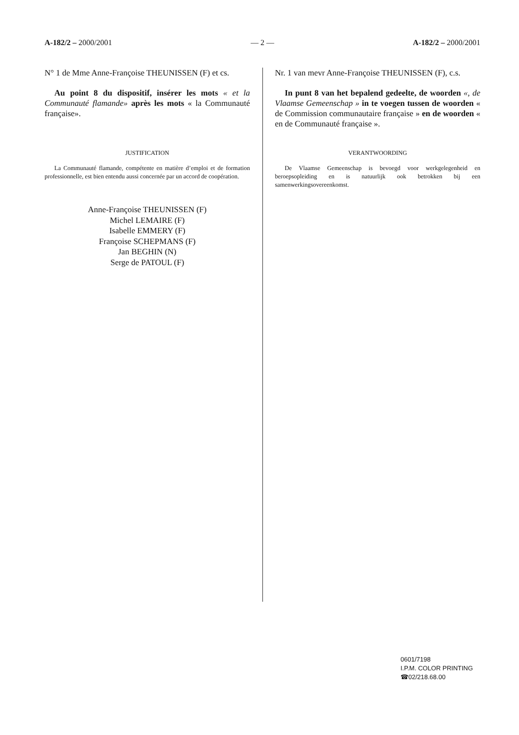A-182/2 – 2000/2001 — 2 — A-182/2 – 2000/2001
N° 1 de Mme Anne-Françoise THEUNISSEN (F) et cs.
Au point 8 du dispositif, insérer les mots « et la Communauté flamande» après les mots « la Communauté française».
JUSTIFICATION
La Communauté flamande, compétente en matière d’emploi et de formation professionnelle, est bien entendu aussi concernée par un accord de coopération.
Anne-Françoise THEUNISSEN (F)
Michel LEMAIRE (F)
Isabelle EMMERY (F)
Françoise SCHEPMANS (F)
Jan BEGHIN (N)
Serge de PATOUL (F)
Nr. 1 van mevr Anne-Françoise THEUNISSEN (F), c.s.
In punt 8 van het bepalend gedeelte, de woorden «, de Vlaamse Gemeenschap » in te voegen tussen de woorden « de Commission communautaire française » en de woorden « en de Communauté française ».
VERANTWOORDING
De Vlaamse Gemeenschap is bevoegd voor werkgelegenheid en beroepsopleiding en is natuurlijk ook betrokken bij een samenwerkingsovereenkomst.
0601/7198
I.P.M. COLOR PRINTING
☎02/218.68.00